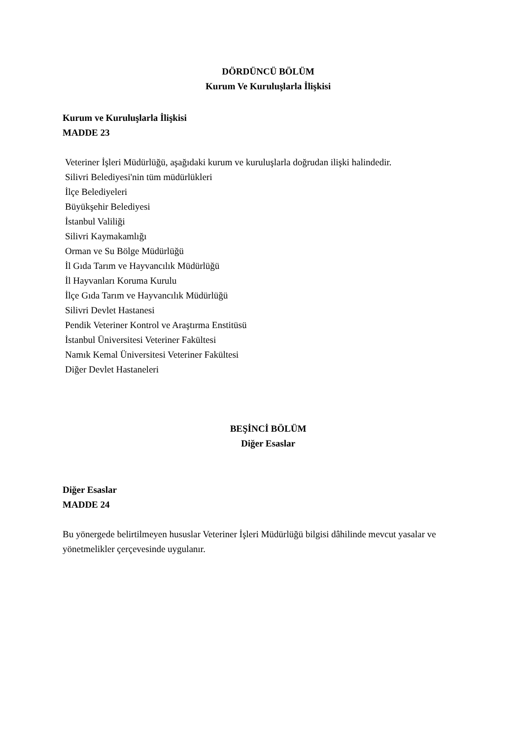DÖRDÜNCÜ BÖLÜM
Kurum Ve Kuruluşlarla İlişkisi
Kurum ve Kuruluşlarla İlişkisi
MADDE 23
Veteriner İşleri Müdürlüğü, aşağıdaki kurum ve kuruluşlarla doğrudan ilişki halindedir.
Silivri Belediyesi'nin tüm müdürlükleri
İlçe Belediyeleri
Büyükşehir Belediyesi
İstanbul Valiliği
Silivri Kaymakamlığı
Orman ve Su Bölge Müdürlüğü
İl Gıda Tarım ve Hayvancılık Müdürlüğü
İl Hayvanları Koruma Kurulu
İlçe Gıda Tarım ve Hayvancılık Müdürlüğü
Silivri Devlet Hastanesi
Pendik Veteriner Kontrol ve Araştırma Enstitüsü
İstanbul Üniversitesi Veteriner Fakültesi
Namık Kemal Üniversitesi Veteriner Fakültesi
Diğer Devlet Hastaneleri
BEŞİNCİ BÖLÜM
Diğer Esaslar
Diğer Esaslar
MADDE 24
Bu yönergede belirtilmeyen hususlar Veteriner İşleri Müdürlüğü bilgisi dâhilinde mevcut yasalar ve yönetmelikler çerçevesinde uygulanır.